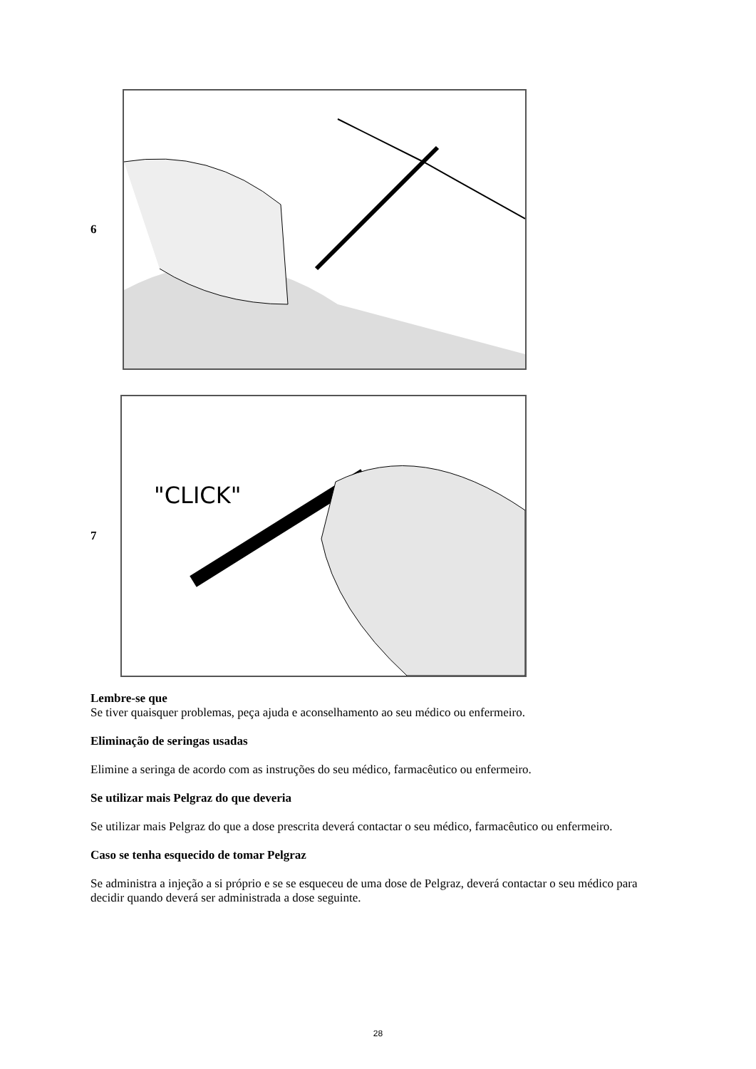6
7
"CLICK"
Lembre-se que
Se tiver quaisquer problemas, peça ajuda e aconselhamento ao seu médico ou enfermeiro.
Eliminação de seringas usadas
Elimine a seringa de acordo com as instruções do seu médico, farmacêutico ou enfermeiro.
Se utilizar mais Pelgraz do que deveria
Se utilizar mais Pelgraz do que a dose prescrita deverá contactar o seu médico, farmacêutico ou enfermeiro.
Caso se tenha esquecido de tomar Pelgraz
Se administra a injeção a si próprio e se se esqueceu de uma dose de Pelgraz, deverá contactar o seu médico para decidir quando deverá ser administrada a dose seguinte.
28